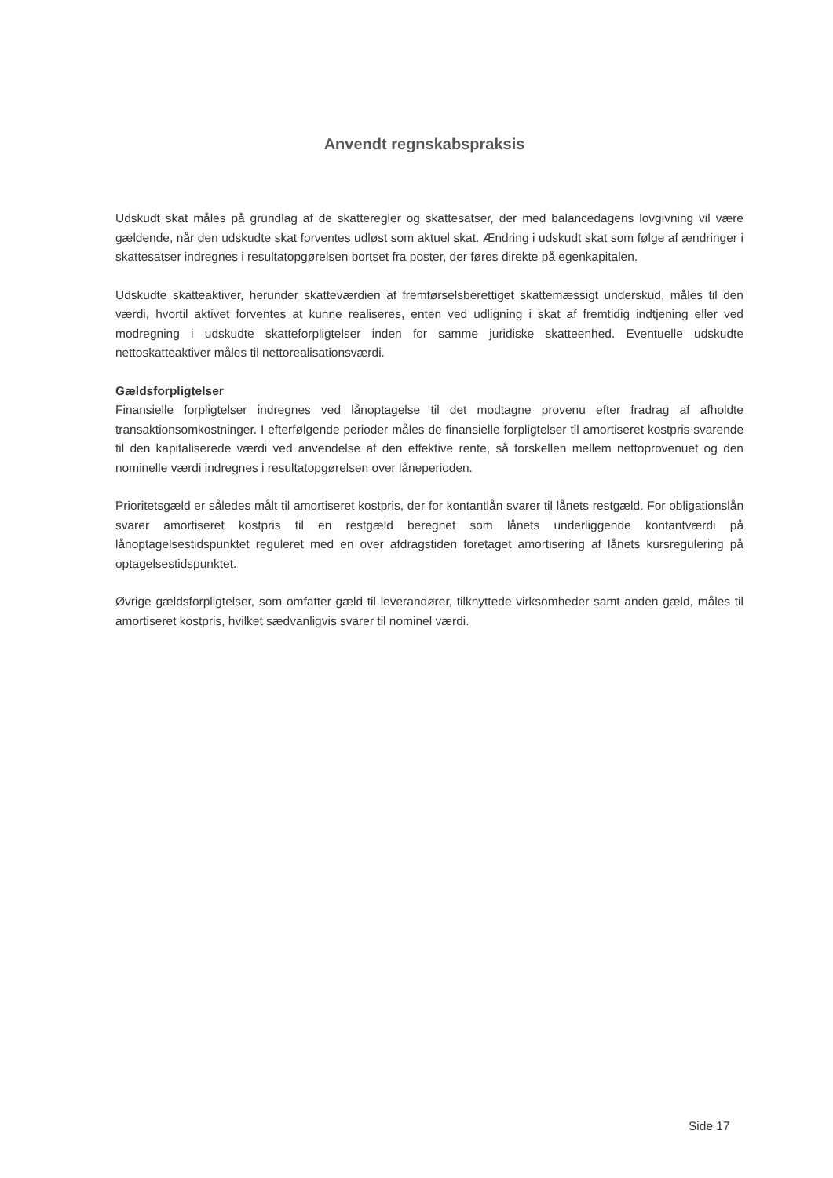Anvendt regnskabspraksis
Udskudt skat måles på grundlag af de skatteregler og skattesatser, der med balancedagens lovgivning vil være gældende, når den udskudte skat forventes udløst som aktuel skat. Ændring i udskudt skat som følge af ændringer i skattesatser indregnes i resultatopgørelsen bortset fra poster, der føres direkte på egenkapitalen.
Udskudte skatteaktiver, herunder skatteværdien af fremførselsberettiget skattemæssigt underskud, måles til den værdi, hvortil aktivet forventes at kunne realiseres, enten ved udligning i skat af fremtidig indtjening eller ved modregning i udskudte skatteforpligtelser inden for samme juridiske skatteenhed. Eventuelle udskudte nettoskatteaktiver måles til nettorealisationsværdi.
Gældsforpligtelser
Finansielle forpligtelser indregnes ved lånoptagelse til det modtagne provenu efter fradrag af afholdte transaktionsomkostninger. I efterfølgende perioder måles de finansielle forpligtelser til amortiseret kostpris svarende til den kapitaliserede værdi ved anvendelse af den effektive rente, så forskellen mellem nettoprovenuet og den nominelle værdi indregnes i resultatopgørelsen over låneperioden.
Prioritetsgæld er således målt til amortiseret kostpris, der for kontantlån svarer til lånets restgæld. For obligationslån svarer amortiseret kostpris til en restgæld beregnet som lånets underliggende kontantværdi på lånoptagelsestidspunktet reguleret med en over afdragstiden foretaget amortisering af lånets kursregulering på optagelsestidspunktet.
Øvrige gældsforpligtelser, som omfatter gæld til leverandører, tilknyttede virksomheder samt anden gæld, måles til amortiseret kostpris, hvilket sædvanligvis svarer til nominel værdi.
Side 17